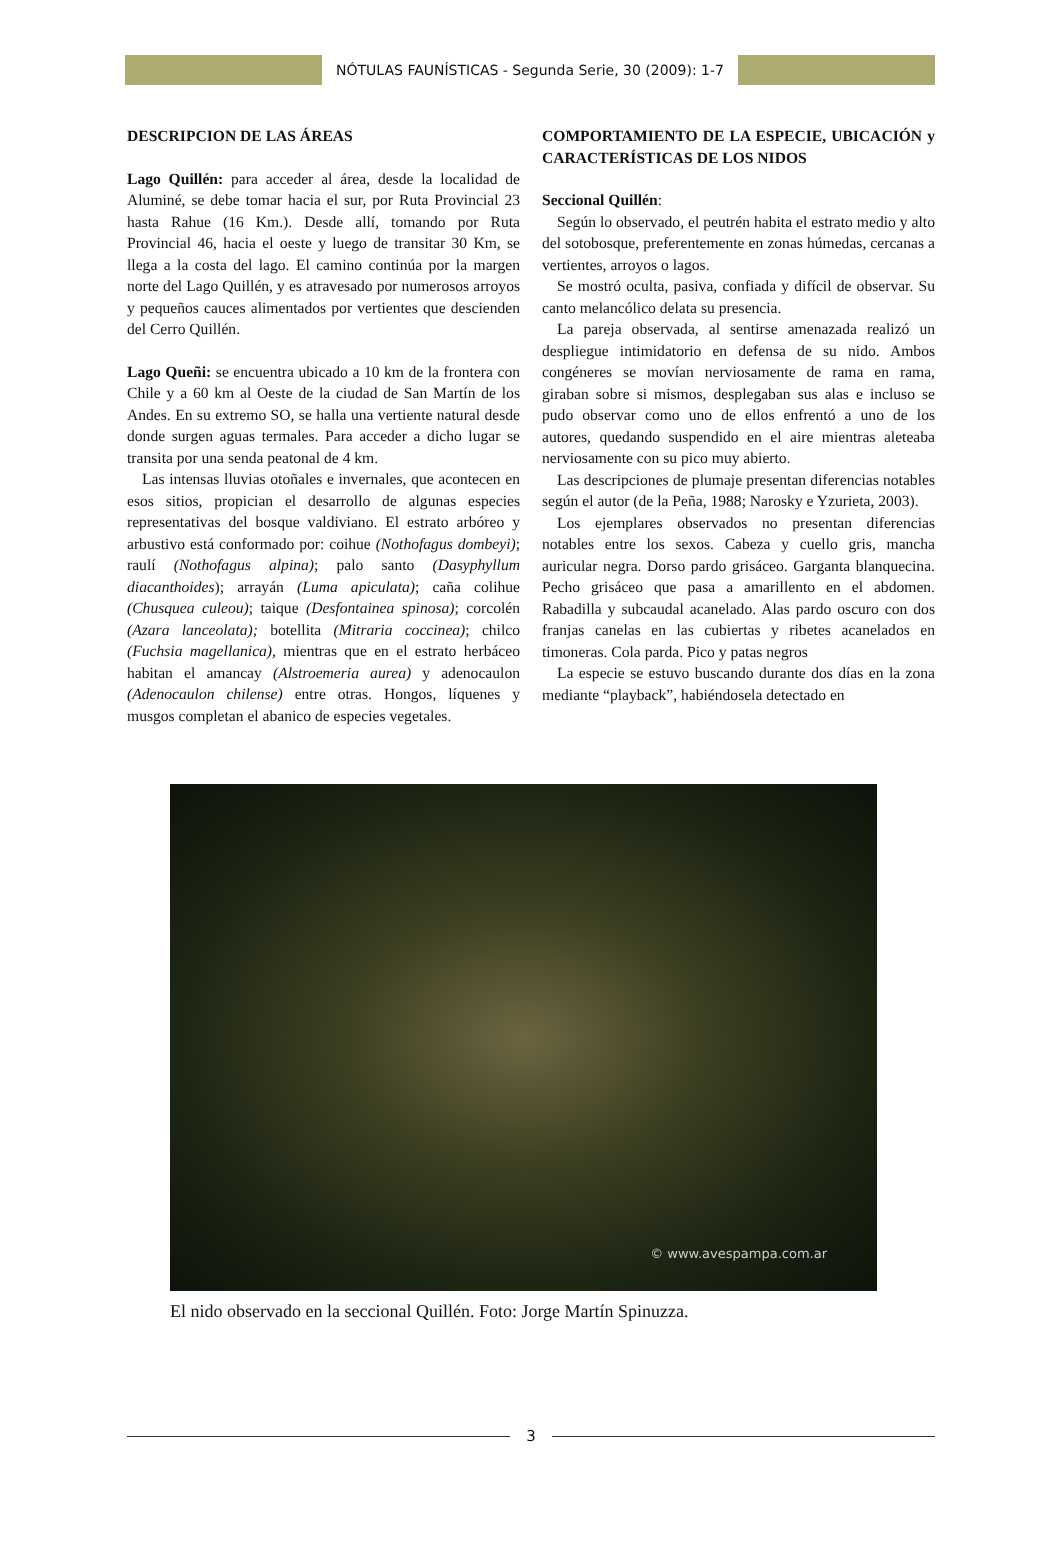NÓTULAS FAUNÍSTICAS - Segunda Serie, 30 (2009): 1-7
DESCRIPCION DE LAS ÁREAS
Lago Quillén: para acceder al área, desde la localidad de Aluminé, se debe tomar hacia el sur, por Ruta Provincial 23 hasta Rahue (16 Km.). Desde allí, tomando por Ruta Provincial 46, hacia el oeste y luego de transitar 30 Km, se llega a la costa del lago. El camino continúa por la margen norte del Lago Quillén, y es atravesado por numerosos arroyos y pequeños cauces alimentados por vertientes que descienden del Cerro Quillén.
Lago Queñi: se encuentra ubicado a 10 km de la frontera con Chile y a 60 km al Oeste de la ciudad de San Martín de los Andes. En su extremo SO, se halla una vertiente natural desde donde surgen aguas termales. Para acceder a dicho lugar se transita por una senda peatonal de 4 km.
Las intensas lluvias otoñales e invernales, que acontecen en esos sitios, propician el desarrollo de algunas especies representativas del bosque valdiviano. El estrato arbóreo y arbustivo está conformado por: coihue (Nothofagus dombeyi); raulí (Nothofagus alpina); palo santo (Dasyphyllum diacanthoides); arrayán (Luma apiculata); caña colihue (Chusquea culeou); taique (Desfontainea spinosa); corcolén (Azara lanceolata); botellita (Mitraria coccinea); chilco (Fuchsia magellanica), mientras que en el estrato herbáceo habitan el amancay (Alstroemeria aurea) y adenocaulon (Adenocaulon chilense) entre otras. Hongos, líquenes y musgos completan el abanico de especies vegetales.
COMPORTAMIENTO DE LA ESPECIE, UBICACIÓN y CARACTERÍSTICAS DE LOS NIDOS
Seccional Quillén:
Según lo observado, el peutrén habita el estrato medio y alto del sotobosque, preferentemente en zonas húmedas, cercanas a vertientes, arroyos o lagos.
Se mostró oculta, pasiva, confiada y difícil de observar. Su canto melancólico delata su presencia.
La pareja observada, al sentirse amenazada realizó un despliegue intimidatorio en defensa de su nido. Ambos congéneres se movían nerviosamente de rama en rama, giraban sobre si mismos, desplegaban sus alas e incluso se pudo observar como uno de ellos enfrentó a uno de los autores, quedando suspendido en el aire mientras aleteaba nerviosamente con su pico muy abierto.
Las descripciones de plumaje presentan diferencias notables según el autor (de la Peña, 1988; Narosky e Yzurieta, 2003).
Los ejemplares observados no presentan diferencias notables entre los sexos. Cabeza y cuello gris, mancha auricular negra. Dorso pardo grisáceo. Garganta blanquecina. Pecho grisáceo que pasa a amarillento en el abdomen. Rabadilla y subcaudal acanelado. Alas pardo oscuro con dos franjas canelas en las cubiertas y ribetes acanelados en timoneras. Cola parda. Pico y patas negros
La especie se estuvo buscando durante dos días en la zona mediante “playback”, habiéndosela detectado en
© www.avespampa.com.ar
El nido observado en la seccional Quillén. Foto: Jorge Martín Spinuzza.
3